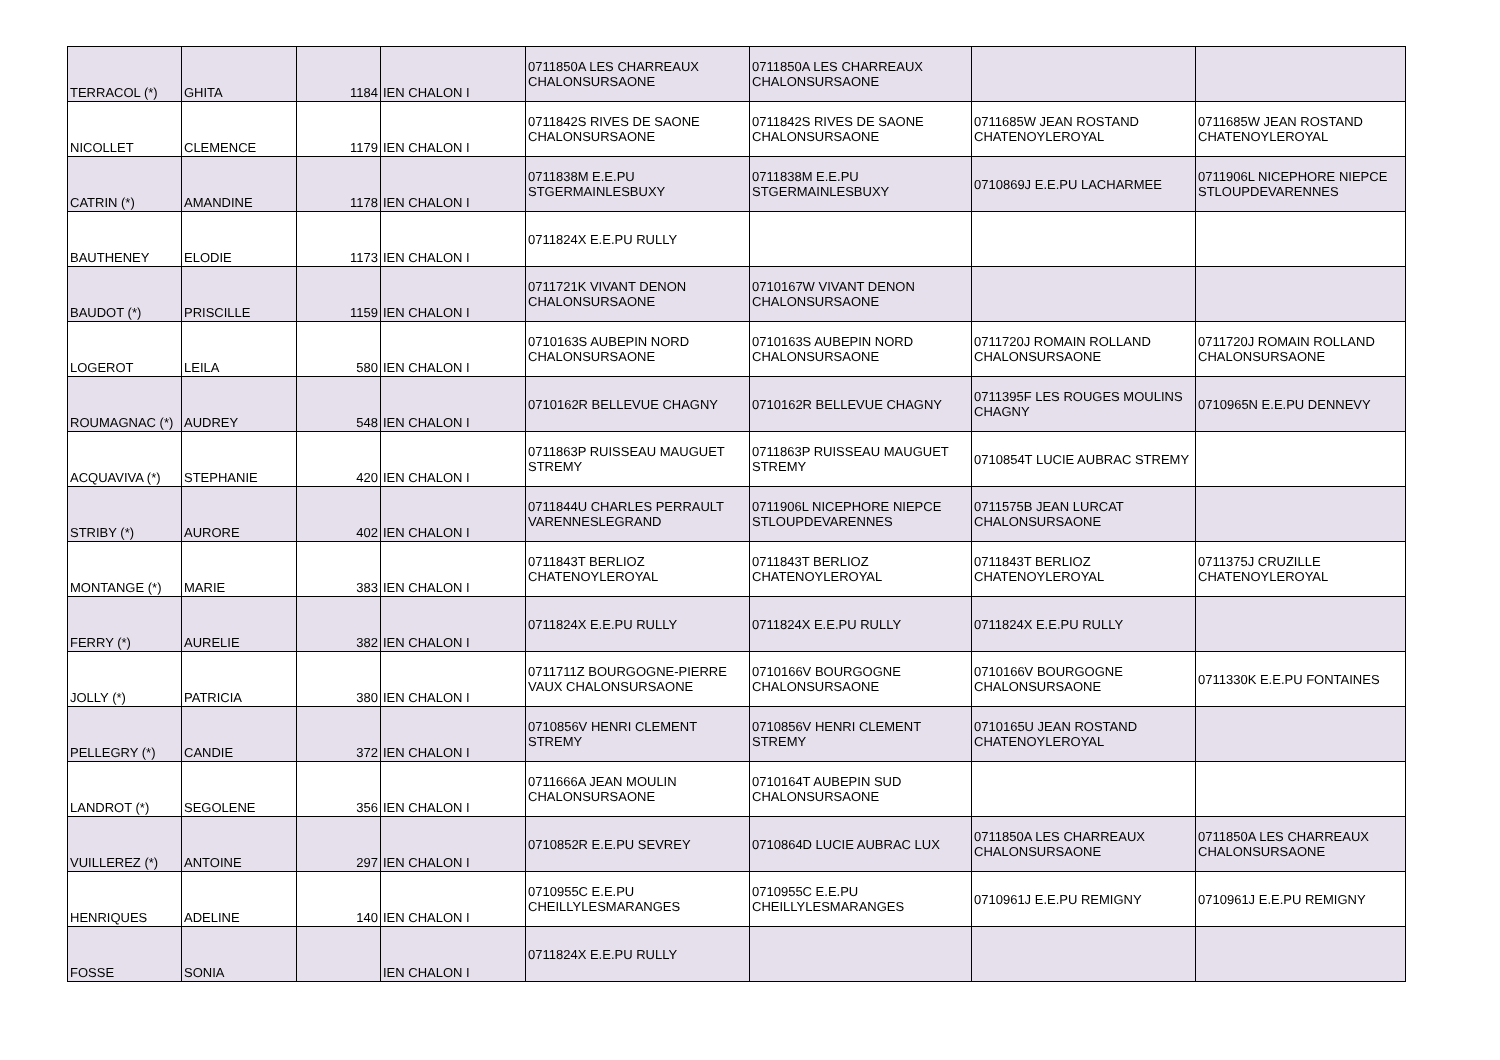| TERRACOL (*) | GHITA | 1184 | IEN CHALON I | 0711850A LES CHARREAUX CHALONSURSAONE | 0711850A LES CHARREAUX CHALONSURSAONE | | |
| NICOLLET | CLEMENCE | 1179 | IEN CHALON I | 0711842S RIVES DE SAONE CHALONSURSAONE | 0711842S RIVES DE SAONE CHALONSURSAONE | 0711685W JEAN ROSTAND CHATENOYLEROYAL | 0711685W JEAN ROSTAND CHATENOYLEROYAL |
| CATRIN (*) | AMANDINE | 1178 | IEN CHALON I | 0711838M E.E.PU STGERMAINLESBUXY | 0711838M E.E.PU STGERMAINLESBUXY | 0710869J E.E.PU LACHARMEE | 0711906L NICEPHORE NIEPCE STLOUPDEVARENNES |
| BAUTHENEY | ELODIE | 1173 | IEN CHALON I | 0711824X E.E.PU RULLY | | | |
| BAUDOT (*) | PRISCILLE | 1159 | IEN CHALON I | 0711721K VIVANT DENON CHALONSURSAONE | 0710167W VIVANT DENON CHALONSURSAONE | | |
| LOGEROT | LEILA | 580 | IEN CHALON I | 0710163S AUBEPIN NORD CHALONSURSAONE | 0710163S AUBEPIN NORD CHALONSURSAONE | 0711720J ROMAIN ROLLAND CHALONSURSAONE | 0711720J ROMAIN ROLLAND CHALONSURSAONE |
| ROUMAGNAC (*) | AUDREY | 548 | IEN CHALON I | 0710162R BELLEVUE CHAGNY | 0710162R BELLEVUE CHAGNY | 0711395F LES ROUGES MOULINS CHAGNY | 0710965N E.E.PU DENNEVY |
| ACQUAVIVA (*) | STEPHANIE | 420 | IEN CHALON I | 0711863P RUISSEAU MAUGUET STREMY | 0711863P RUISSEAU MAUGUET STREMY | 0710854T LUCIE AUBRAC STREMY | |
| STRIBY (*) | AURORE | 402 | IEN CHALON I | 0711844U CHARLES PERRAULT VARENNESLEGRAND | 0711906L NICEPHORE NIEPCE STLOUPDEVARENNES | 0711575B JEAN LURCAT CHALONSURSAONE | |
| MONTANGE (*) | MARIE | 383 | IEN CHALON I | 0711843T BERLIOZ CHATENOYLEROYAL | 0711843T BERLIOZ CHATENOYLEROYAL | 0711843T BERLIOZ CHATENOYLEROYAL | 0711375J CRUZILLE CHATENOYLEROYAL |
| FERRY (*) | AURELIE | 382 | IEN CHALON I | 0711824X E.E.PU RULLY | 0711824X E.E.PU RULLY | 0711824X E.E.PU RULLY | |
| JOLLY (*) | PATRICIA | 380 | IEN CHALON I | 0711711Z BOURGOGNE-PIERRE VAUX CHALONSURSAONE | 0710166V BOURGOGNE CHALONSURSAONE | 0710166V BOURGOGNE CHALONSURSAONE | 0711330K E.E.PU FONTAINES |
| PELLEGRY (*) | CANDIE | 372 | IEN CHALON I | 0710856V HENRI CLEMENT STREMY | 0710856V HENRI CLEMENT STREMY | 0710165U JEAN ROSTAND CHATENOYLEROYAL | |
| LANDROT (*) | SEGOLENE | 356 | IEN CHALON I | 0711666A JEAN MOULIN CHALONSURSAONE | 0710164T AUBEPIN SUD CHALONSURSAONE | | |
| VUILLEREZ (*) | ANTOINE | 297 | IEN CHALON I | 0710852R E.E.PU SEVREY | 0710864D LUCIE AUBRAC LUX | 0711850A LES CHARREAUX CHALONSURSAONE | 0711850A LES CHARREAUX CHALONSURSAONE |
| HENRIQUES | ADELINE | 140 | IEN CHALON I | 0710955C E.E.PU CHEILLYLESMARANGES | 0710955C E.E.PU CHEILLYLESMARANGES | 0710961J E.E.PU REMIGNY | 0710961J E.E.PU REMIGNY |
| FOSSE | SONIA | | IEN CHALON I | 0711824X E.E.PU RULLY | | | |